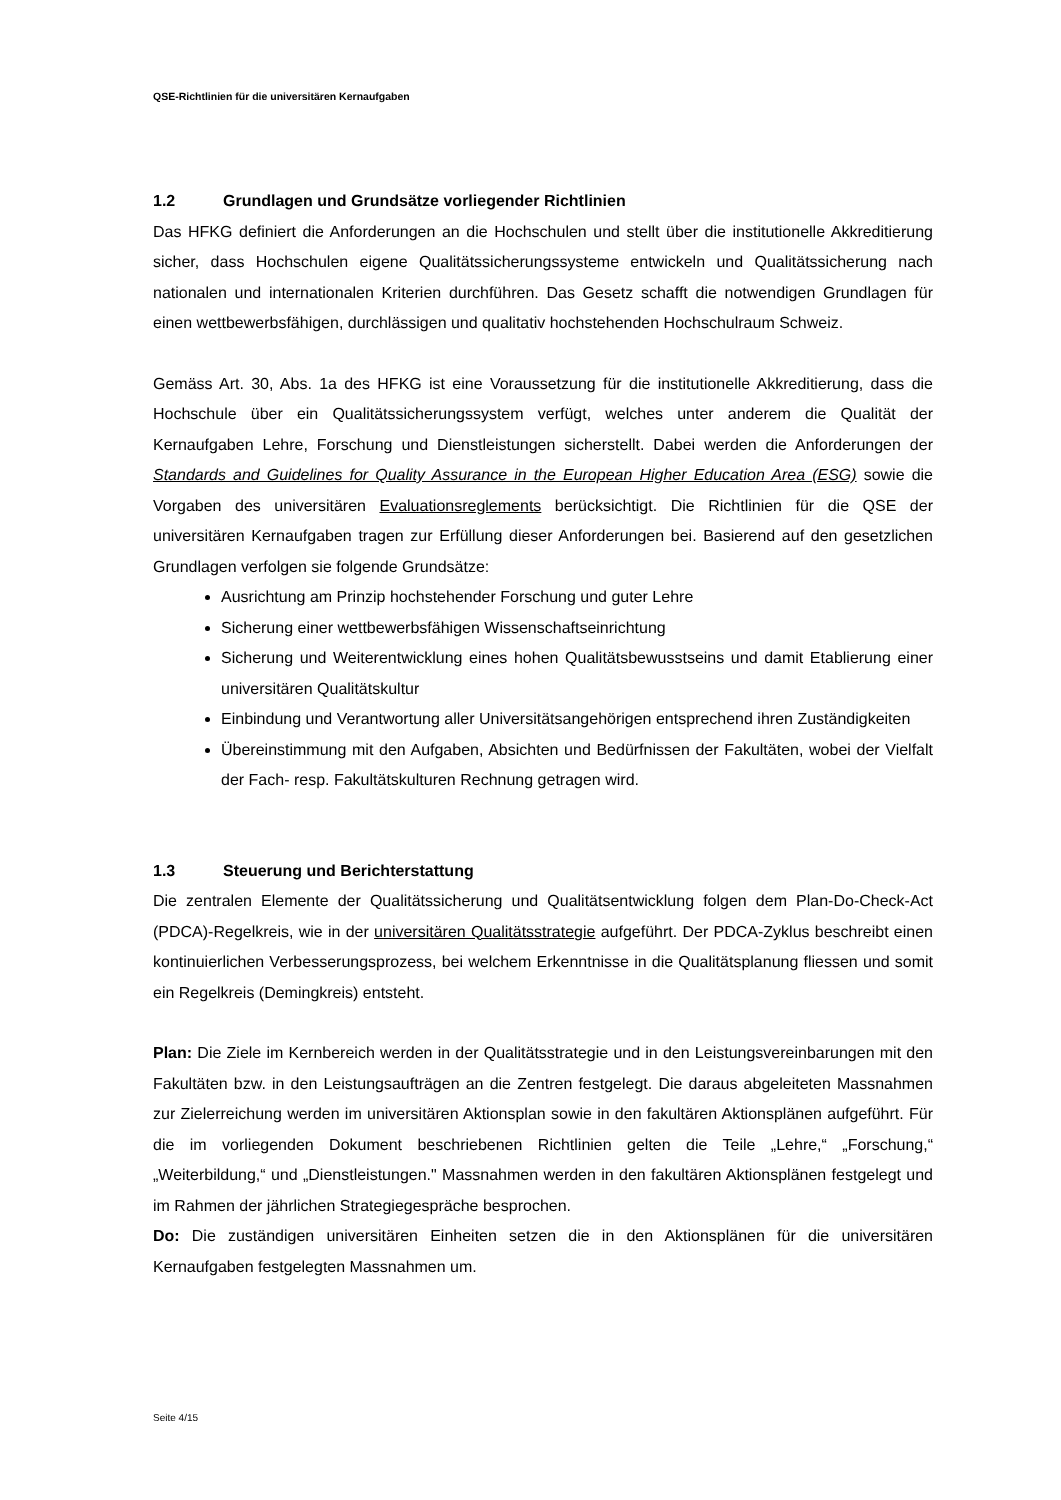QSE-Richtlinien für die universitären Kernaufgaben
1.2 Grundlagen und Grundsätze vorliegender Richtlinien
Das HFKG definiert die Anforderungen an die Hochschulen und stellt über die institutionelle Akkreditierung sicher, dass Hochschulen eigene Qualitätssicherungssysteme entwickeln und Qualitätssicherung nach nationalen und internationalen Kriterien durchführen. Das Gesetz schafft die notwendigen Grundlagen für einen wettbewerbsfähigen, durchlässigen und qualitativ hochstehenden Hochschulraum Schweiz.
Gemäss Art. 30, Abs. 1a des HFKG ist eine Voraussetzung für die institutionelle Akkreditierung, dass die Hochschule über ein Qualitätssicherungssystem verfügt, welches unter anderem die Qualität der Kernaufgaben Lehre, Forschung und Dienstleistungen sicherstellt. Dabei werden die Anforderungen der Standards and Guidelines for Quality Assurance in the European Higher Education Area (ESG) sowie die Vorgaben des universitären Evaluationsreglements berücksichtigt. Die Richtlinien für die QSE der universitären Kernaufgaben tragen zur Erfüllung dieser Anforderungen bei. Basierend auf den gesetzlichen Grundlagen verfolgen sie folgende Grundsätze:
Ausrichtung am Prinzip hochstehender Forschung und guter Lehre
Sicherung einer wettbewerbsfähigen Wissenschaftseinrichtung
Sicherung und Weiterentwicklung eines hohen Qualitätsbewusstseins und damit Etablierung einer universitären Qualitätskultur
Einbindung und Verantwortung aller Universitätsangehörigen entsprechend ihren Zuständigkeiten
Übereinstimmung mit den Aufgaben, Absichten und Bedürfnissen der Fakultäten, wobei der Vielfalt der Fach- resp. Fakultätskulturen Rechnung getragen wird.
1.3 Steuerung und Berichterstattung
Die zentralen Elemente der Qualitätssicherung und Qualitätsentwicklung folgen dem Plan-Do-Check-Act (PDCA)-Regelkreis, wie in der universitären Qualitätsstrategie aufgeführt. Der PDCA-Zyklus beschreibt einen kontinuierlichen Verbesserungsprozess, bei welchem Erkenntnisse in die Qualitätsplanung fliessen und somit ein Regelkreis (Demingkreis) entsteht.
Plan: Die Ziele im Kernbereich werden in der Qualitätsstrategie und in den Leistungsvereinbarungen mit den Fakultäten bzw. in den Leistungsaufträgen an die Zentren festgelegt. Die daraus abgeleiteten Massnahmen zur Zielerreichung werden im universitären Aktionsplan sowie in den fakultären Aktionsplänen aufgeführt. Für die im vorliegenden Dokument beschriebenen Richtlinien gelten die Teile „Lehre,“ „Forschung,“ „Weiterbildung,“ und „Dienstleistungen." Massnahmen werden in den fakultären Aktionsplänen festgelegt und im Rahmen der jährlichen Strategiegespräche besprochen.
Do: Die zuständigen universitären Einheiten setzen die in den Aktionsplänen für die universitären Kernaufgaben festgelegten Massnahmen um.
Seite 4/15